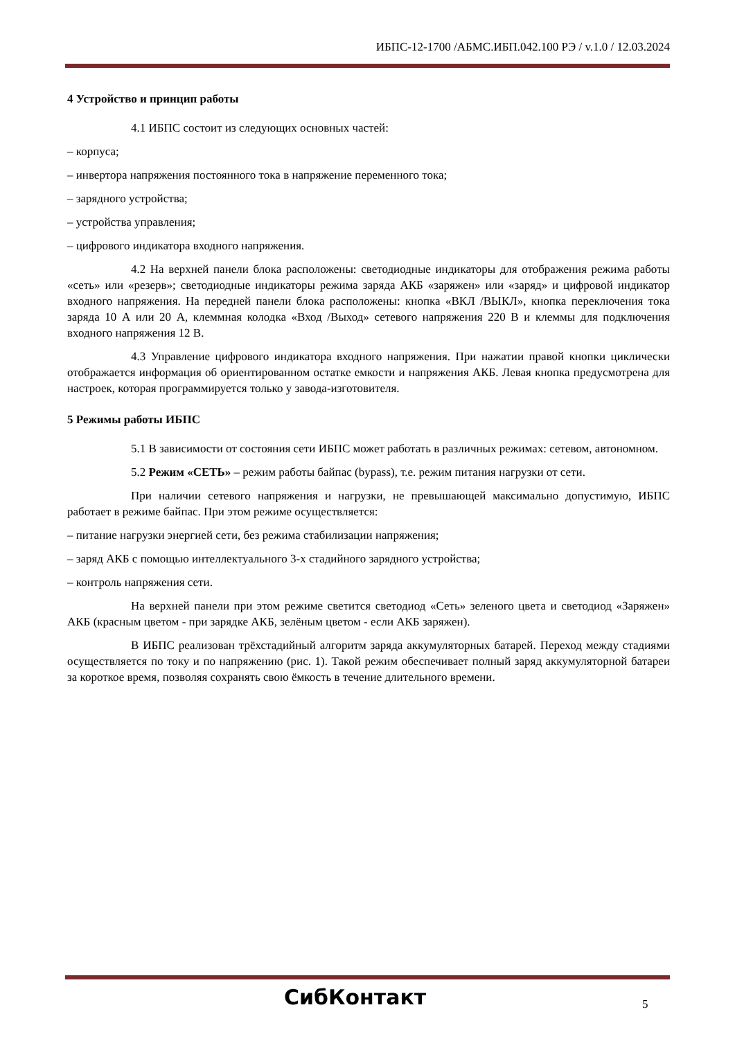ИБПС-12-1700 /АБМС.ИБП.042.100 РЭ / v.1.0 / 12.03.2024
4 Устройство и принцип работы
4.1 ИБПС состоит из следующих основных частей:
– корпуса;
– инвертора напряжения постоянного тока в напряжение переменного тока;
– зарядного устройства;
– устройства управления;
– цифрового индикатора входного напряжения.
4.2 На верхней панели блока расположены: светодиодные индикаторы для отображения режима работы «сеть» или «резерв»; светодиодные индикаторы режима заряда АКБ «заряжен» или «заряд» и цифровой индикатор входного напряжения. На передней панели блока расположены: кнопка «ВКЛ /ВЫКЛ», кнопка переключения тока заряда 10 А или 20 А, клеммная колодка «Вход /Выход» сетевого напряжения 220 В и клеммы для подключения входного напряжения 12 В.
4.3 Управление цифрового индикатора входного напряжения. При нажатии правой кнопки циклически отображается информация об ориентированном остатке емкости и напряжения АКБ. Левая кнопка предусмотрена для настроек, которая программируется только у завода-изготовителя.
5 Режимы работы ИБПС
5.1 В зависимости от состояния сети ИБПС может работать в различных режимах: сетевом, автономном.
5.2 Режим «СЕТЬ» – режим работы байпас (bypass), т.е. режим питания нагрузки от сети.
При наличии сетевого напряжения и нагрузки, не превышающей максимально допустимую, ИБПС работает в режиме байпас. При этом режиме осуществляется:
– питание нагрузки энергией сети, без режима стабилизации напряжения;
– заряд АКБ с помощью интеллектуального 3-х стадийного зарядного устройства;
– контроль напряжения сети.
На верхней панели при этом режиме светится светодиод «Сеть» зеленого цвета и светодиод «Заряжен» АКБ (красным цветом - при зарядке АКБ, зелёным цветом - если АКБ заряжен).
В ИБПС реализован трёхстадийный алгоритм заряда аккумуляторных батарей. Переход между стадиями осуществляется по току и по напряжению (рис. 1). Такой режим обеспечивает полный заряд аккумуляторной батареи за короткое время, позволяя сохранять свою ёмкость в течение длительного времени.
СибКонтакт 5